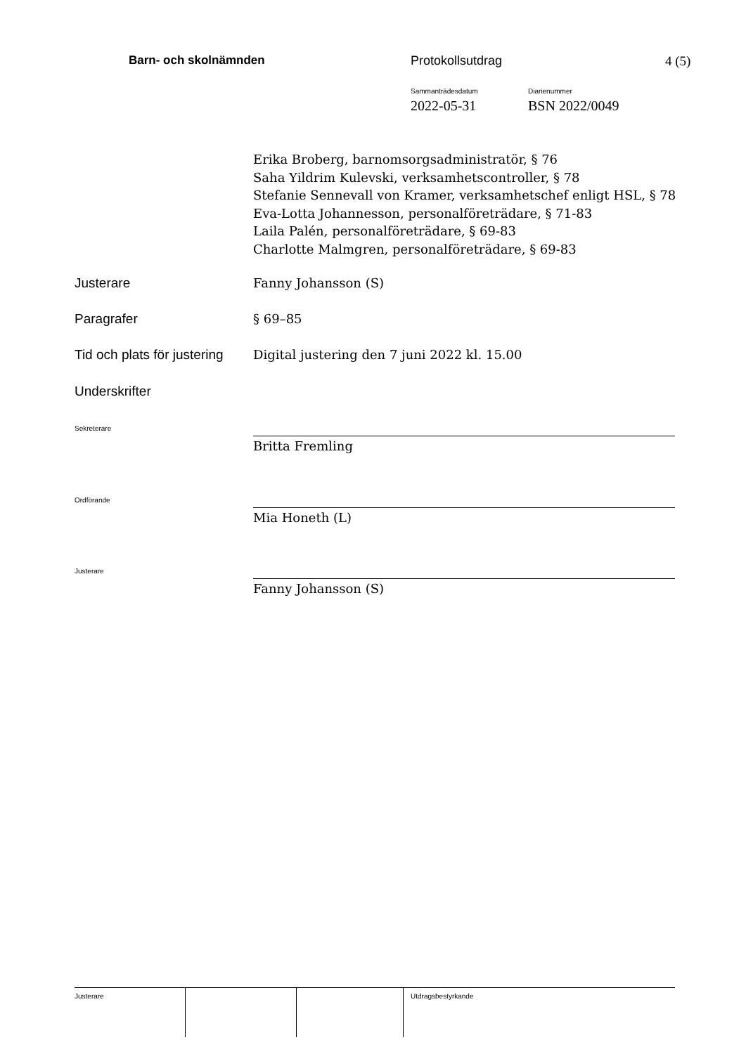Barn- och skolnämnden Protokollsutdrag 4 (5)
Sammanträdesdatum
2022-05-31
Diarienummer
BSN 2022/0049
Erika Broberg, barnomsorgsadministratör, § 76
Saha Yildrim Kulevski, verksamhetscontroller, § 78
Stefanie Sennevall von Kramer, verksamhetschef enligt HSL, § 78
Eva-Lotta Johannesson, personalföreträdare, § 71-83
Laila Palén, personalföreträdare, § 69-83
Charlotte Malmgren, personalföreträdare, § 69-83
Justerare Fanny Johansson (S)
Paragrafer § 69–85
Tid och plats för justering
Digital justering den 7 juni 2022 kl. 15.00
Underskrifter
Sekreterare
Britta Fremling
Ordförande
Mia Honeth (L)
Justerare
Fanny Johansson (S)
Justerare Utdragsbestyrkande